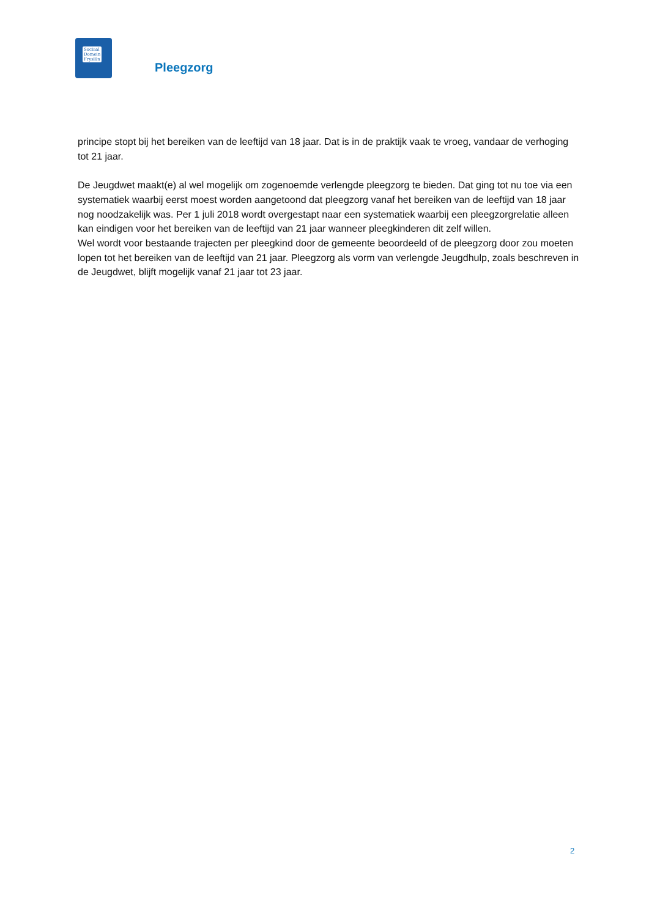Sociaal
Domein
Fryslân
Pleegzorg
principe stopt bij het bereiken van de leeftijd van 18 jaar. Dat is in de praktijk vaak te vroeg, vandaar de verhoging tot 21 jaar.
De Jeugdwet maakt(e) al wel mogelijk om zogenoemde verlengde pleegzorg te bieden. Dat ging tot nu toe via een systematiek waarbij eerst moest worden aangetoond dat pleegzorg vanaf het bereiken van de leeftijd van 18 jaar nog noodzakelijk was. Per 1 juli 2018 wordt overgestapt naar een systematiek waarbij een pleegzorgrelatie alleen kan eindigen voor het bereiken van de leeftijd van 21 jaar wanneer pleegkinderen dit zelf willen.
Wel wordt voor bestaande trajecten per pleegkind door de gemeente beoordeeld of de pleegzorg door zou moeten lopen tot het bereiken van de leeftijd van 21 jaar. Pleegzorg als vorm van verlengde Jeugdhulp, zoals beschreven in de Jeugdwet, blijft mogelijk vanaf 21 jaar tot 23 jaar.
2